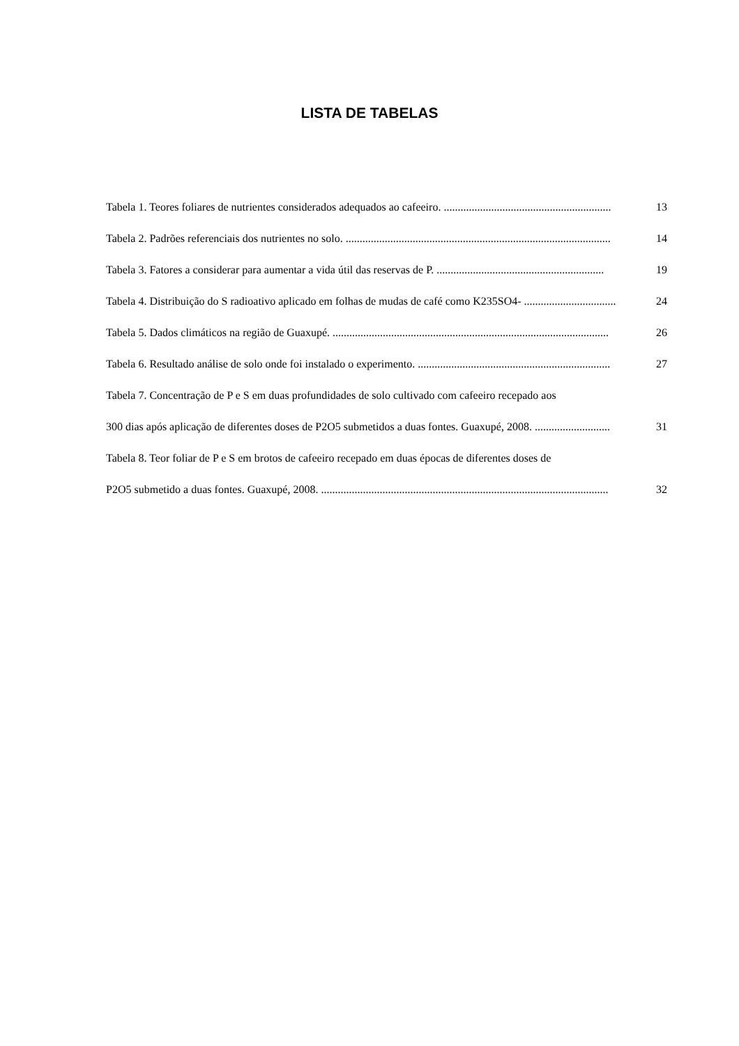LISTA DE TABELAS
Tabela 1. Teores foliares de nutrientes considerados adequados ao cafeeiro. ............................................................ 13
Tabela 2. Padrões referenciais dos nutrientes no solo. ............................................................................................... 14
Tabela 3. Fatores a considerar para aumentar a vida útil das reservas de P. ............................................................ 19
Tabela 4. Distribuição do S radioativo aplicado em folhas de mudas de café como K235SO4- ................................. 24
Tabela 5. Dados climáticos na região de Guaxupé. ................................................................................................... 26
Tabela 6. Resultado análise de solo onde foi instalado o experimento. ..................................................................... 27
Tabela 7. Concentração de P e S em duas profundidades de solo cultivado com cafeeiro recepado aos
300 dias após aplicação de diferentes doses de P2O5 submetidos a duas fontes. Guaxupé, 2008. ........................... 31
Tabela 8. Teor foliar de P e S em brotos de cafeeiro recepado em duas épocas de diferentes doses de
P2O5 submetido a duas fontes. Guaxupé, 2008. ....................................................................................................... 32